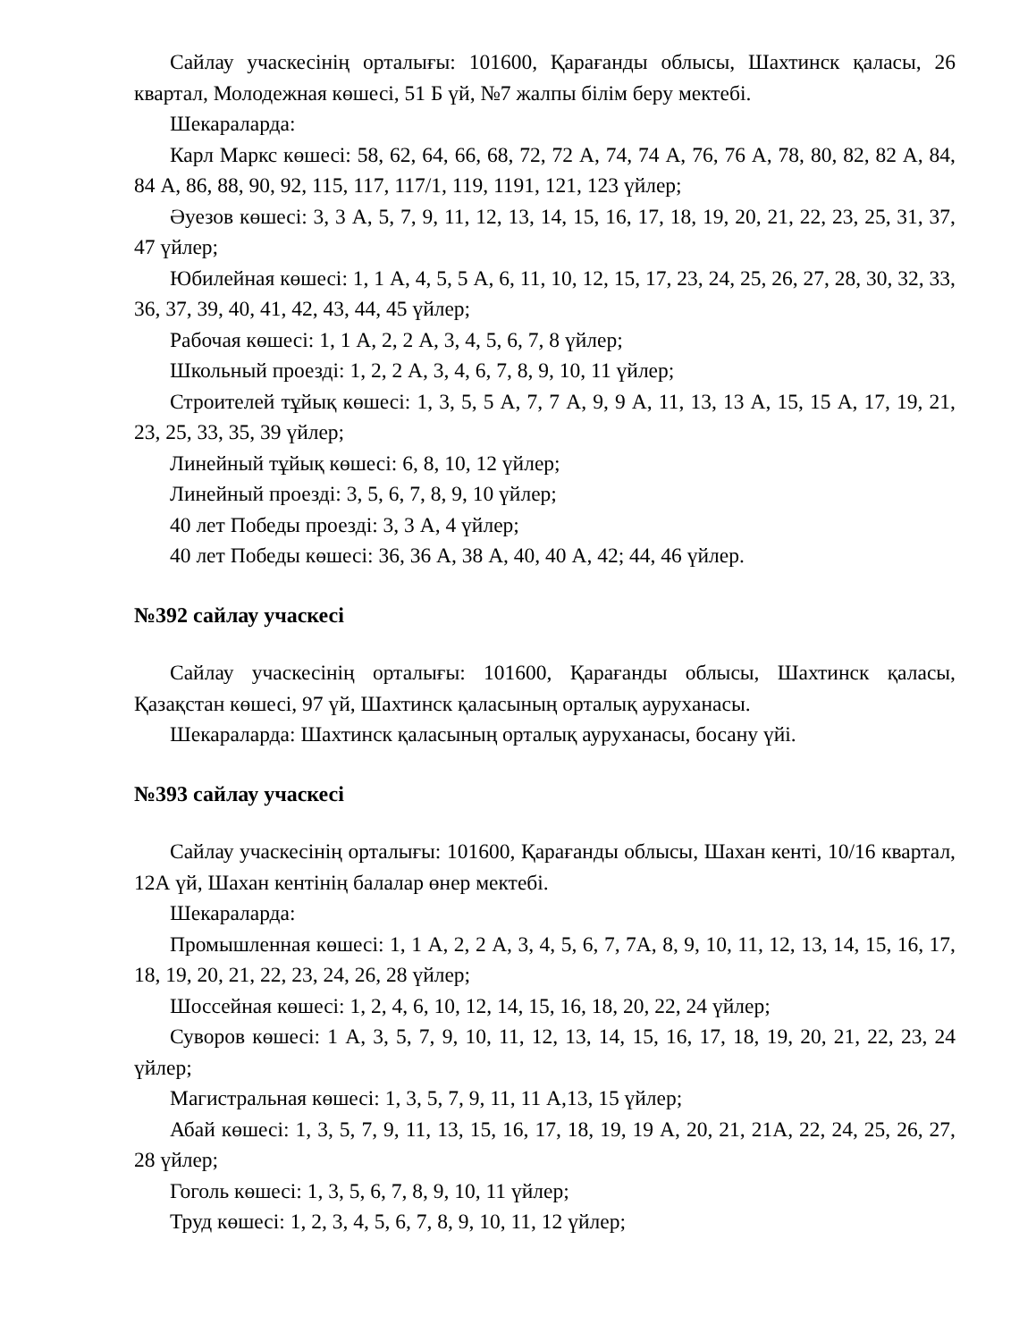Сайлау учаскесінің орталығы: 101600, Қарағанды облысы, Шахтинск қаласы, 26 квартал, Молодежная көшесі, 51 Б үй, №7 жалпы білім беру мектебі.
Шекараларда:
Карл Маркс көшесі: 58, 62, 64, 66, 68, 72, 72 А, 74, 74 А, 76, 76 А, 78, 80, 82, 82 А, 84, 84 А, 86, 88, 90, 92, 115, 117, 117/1, 119, 1191, 121, 123 үйлер;
Әуезов көшесі: 3, 3 А, 5, 7, 9, 11, 12, 13, 14, 15, 16, 17, 18, 19, 20, 21, 22, 23, 25, 31, 37, 47 үйлер;
Юбилейная көшесі: 1, 1 А, 4, 5, 5 А, 6, 11, 10, 12, 15, 17, 23, 24, 25, 26, 27, 28, 30, 32, 33, 36, 37, 39, 40, 41, 42, 43, 44, 45 үйлер;
Рабочая көшесі: 1, 1 А, 2, 2 А, 3, 4, 5, 6, 7, 8 үйлер;
Школьный проезді: 1, 2, 2 А, 3, 4, 6, 7, 8, 9, 10, 11 үйлер;
Строителей тұйық көшесі: 1, 3, 5, 5 А, 7, 7 А, 9, 9 А, 11, 13, 13 А, 15, 15 А, 17, 19, 21, 23, 25, 33, 35, 39 үйлер;
Линейный тұйық көшесі: 6, 8, 10, 12 үйлер;
Линейный проезді: 3, 5, 6, 7, 8, 9, 10 үйлер;
40 лет Победы проезді: 3, 3 А, 4 үйлер;
40 лет Победы көшесі: 36, 36 А, 38 А, 40, 40 А, 42; 44, 46 үйлер.
№392 сайлау учаскесі
Сайлау учаскесінің орталығы: 101600, Қарағанды облысы, Шахтинск қаласы, Қазақстан көшесі, 97 үй, Шахтинск қаласының орталық ауруханасы.
Шекараларда: Шахтинск қаласының орталық ауруханасы, босану үйі.
№393 сайлау учаскесі
Сайлау учаскесінің орталығы: 101600, Қарағанды облысы, Шахан кенті, 10/16 квартал, 12А үй, Шахан кентінің балалар өнер мектебі.
Шекараларда:
Промышленная көшесі: 1, 1 А, 2, 2 А, 3, 4, 5, 6, 7, 7А, 8, 9, 10, 11, 12, 13, 14, 15, 16, 17, 18, 19, 20, 21, 22, 23, 24, 26, 28 үйлер;
Шоссейная көшесі: 1, 2, 4, 6, 10, 12, 14, 15, 16, 18, 20, 22, 24 үйлер;
Суворов көшесі: 1 А, 3, 5, 7, 9, 10, 11, 12, 13, 14, 15, 16, 17, 18, 19, 20, 21, 22, 23, 24 үйлер;
Магистральная көшесі: 1, 3, 5, 7, 9, 11, 11 А,13, 15 үйлер;
Абай көшесі: 1, 3, 5, 7, 9, 11, 13, 15, 16, 17, 18, 19, 19 А, 20, 21, 21А, 22, 24, 25, 26, 27, 28 үйлер;
Гоголь көшесі: 1, 3, 5, 6, 7, 8, 9, 10, 11 үйлер;
Труд көшесі: 1, 2, 3, 4, 5, 6, 7, 8, 9, 10, 11, 12 үйлер;